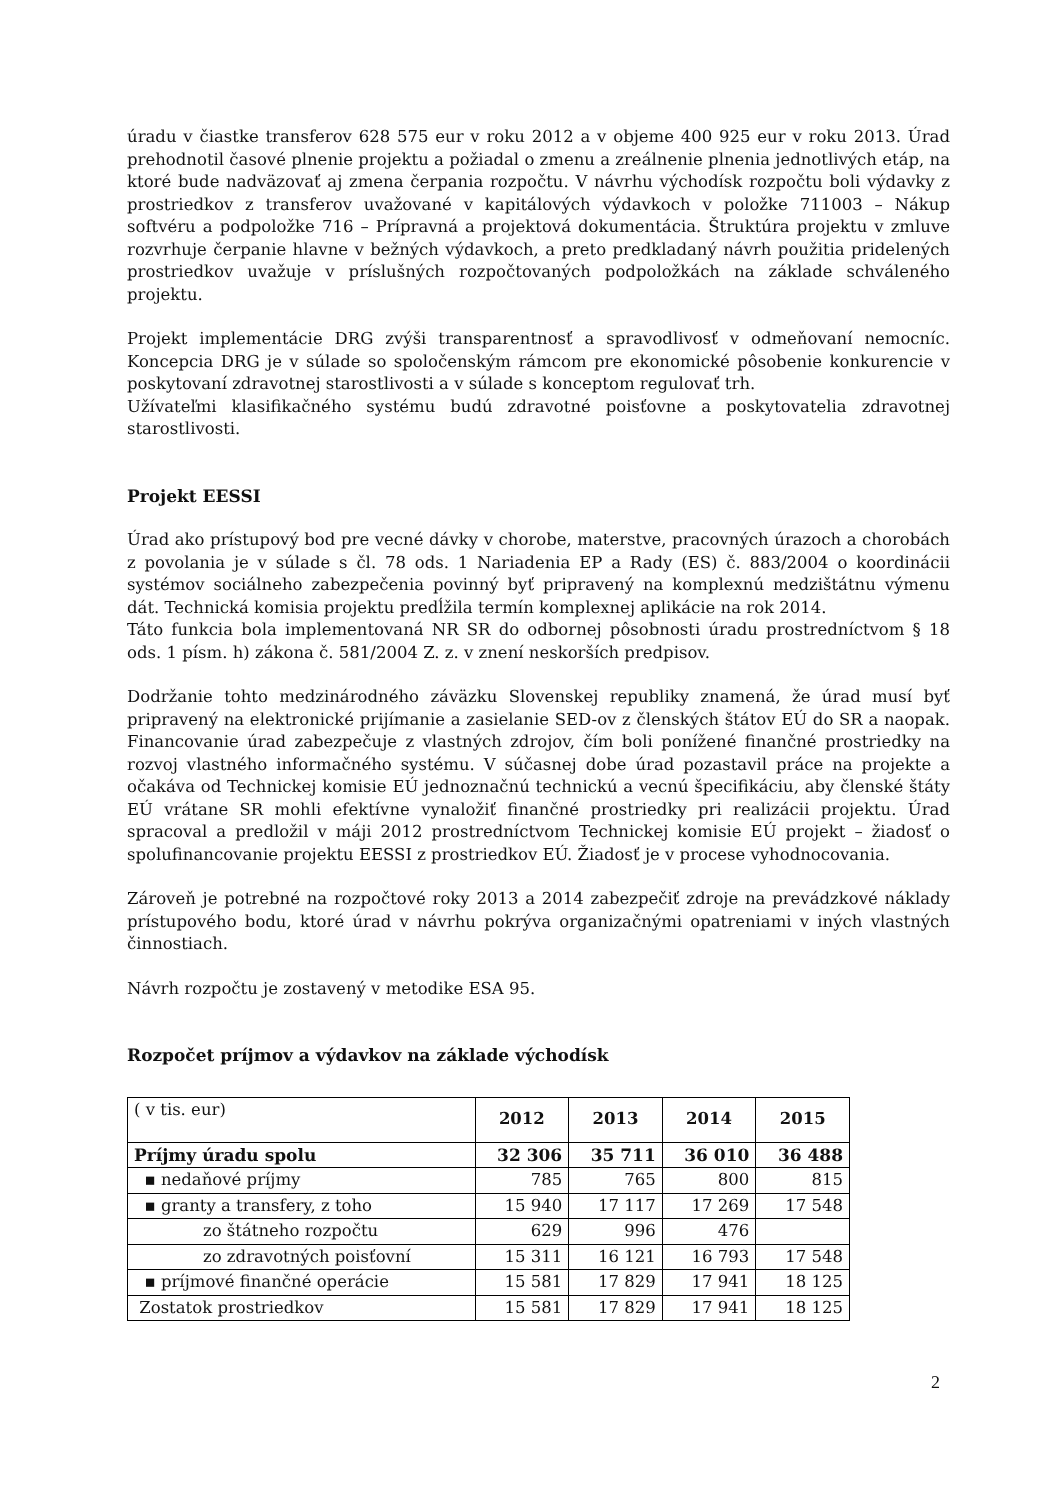úradu v čiastke transferov 628 575 eur v roku 2012 a v objeme 400 925 eur v roku 2013. Úrad prehodnotil časové plnenie projektu a požiadal o zmenu a zreálnenie plnenia jednotlivých etáp, na ktoré bude nadväzovať aj zmena čerpania rozpočtu. V návrhu východísk rozpočtu boli výdavky z prostriedkov z transferov uvažované v kapitálových výdavkoch v položke 711003 – Nákup softvéru a podpoložke 716 – Prípravná a projektová dokumentácia. Štruktúra projektu v zmluve rozvrhuje čerpanie hlavne v bežných výdavkoch, a preto predkladaný návrh použitia pridelených prostriedkov uvažuje v príslušných rozpočtovaných podpoložkách na základe schváleného projektu.
Projekt implementácie DRG zvýši transparentnosť a spravodlivosť v odmeňovaní nemocníc. Koncepcia DRG je v súlade so spoločenským rámcom pre ekonomické pôsobenie konkurencie v poskytovaní zdravotnej starostlivosti a v súlade s konceptom regulovať trh.
Užívateľmi klasifikačného systému budú zdravotné poisťovne a poskytovatelia zdravotnej starostlivosti.
Projekt EESSI
Úrad ako prístupový bod pre vecné dávky v chorobe, materstve, pracovných úrazoch a chorobách z povolania je v súlade s čl. 78 ods. 1 Nariadenia EP a Rady (ES) č. 883/2004 o koordinácii systémov sociálneho zabezpečenia povinný byť pripravený na komplexnú medzištátnu výmenu dát. Technická komisia projektu predĺžila termín komplexnej aplikácie na rok 2014.
Táto funkcia bola implementovaná NR SR do odbornej pôsobnosti úradu prostredníctvom § 18 ods. 1 písm. h) zákona č. 581/2004 Z. z. v znení neskorších predpisov.
Dodržanie tohto medzinárodného záväzku Slovenskej republiky znamená, že úrad musí byť pripravený na elektronické prijímanie a zasielanie SED-ov z členských štátov EÚ do SR a naopak. Financovanie úrad zabezpečuje z vlastných zdrojov, čím boli ponížené finančné prostriedky na rozvoj vlastného informačného systému. V súčasnej dobe úrad pozastavil práce na projekte a očakáva od Technickej komisie EÚ jednoznačnú technickú a vecnú špecifikáciu, aby členské štáty EÚ vrátane SR mohli efektívne vynaložiť finančné prostriedky pri realizácii projektu. Úrad spracoval a predložil v máji 2012 prostredníctvom Technickej komisie EÚ projekt – žiadosť o spolufinancovanie projektu EESSI z prostriedkov EÚ. Žiadosť je v procese vyhodnocovania.
Zároveň je potrebné na rozpočtové roky 2013 a 2014 zabezpečiť zdroje na prevádzkové náklady prístupového bodu, ktoré úrad v návrhu pokrýva organizačnými opatreniami v iných vlastných činnostiach.
Návrh rozpočtu je zostavený v metodike ESA 95.
Rozpočet príjmov a výdavkov na základe východísk
| ( v tis. eur) | 2012 | 2013 | 2014 | 2015 |
| --- | --- | --- | --- | --- |
| Príjmy úradu spolu | 32 306 | 35 711 | 36 010 | 36 488 |
| ▪ nedaňové príjmy | 785 | 765 | 800 | 815 |
| ▪ granty a transfery, z toho | 15 940 | 17 117 | 17 269 | 17 548 |
| zo štátneho rozpočtu | 629 | 996 | 476 | |
| zo zdravotných poisťovní | 15 311 | 16 121 | 16 793 | 17 548 |
| ▪ príjmové finančné operácie | 15 581 | 17 829 | 17 941 | 18 125 |
| Zostatok prostriedkov | 15 581 | 17 829 | 17 941 | 18 125 |
2